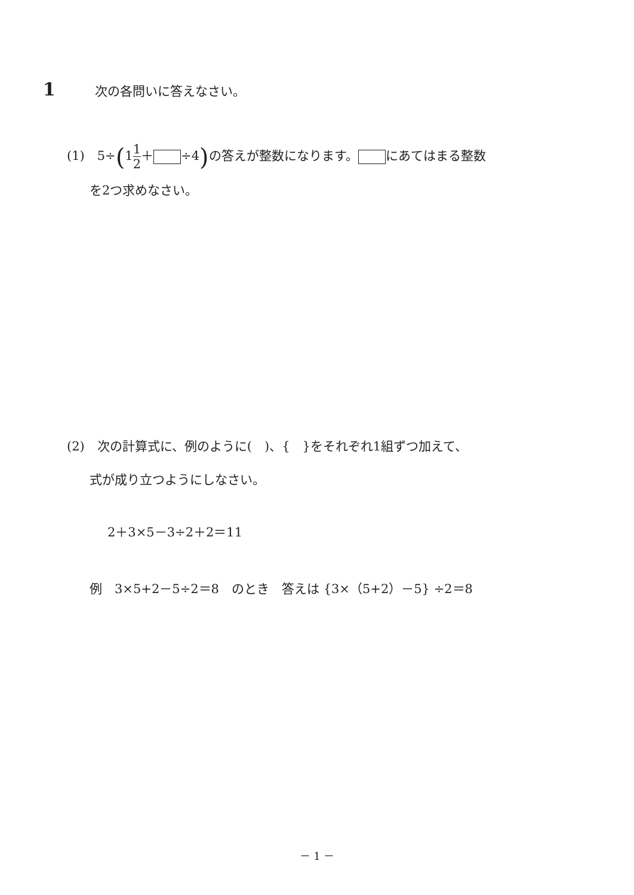1 次の各問いに答えなさい。
(1)　5÷(11 2＋ ÷4) の答えが整数になります。 にあてはまる整数
を2つ求めなさい。
(2)　次の計算式に、例のように(　)、{　}をそれぞれ1組ずつ加えて、
式が成り立つようにしなさい。
2＋3×5－3÷2＋2＝11
例　3×5+2－5÷2＝8　のとき　答えは {3×（5+2）－5} ÷2＝8
－ 1 －